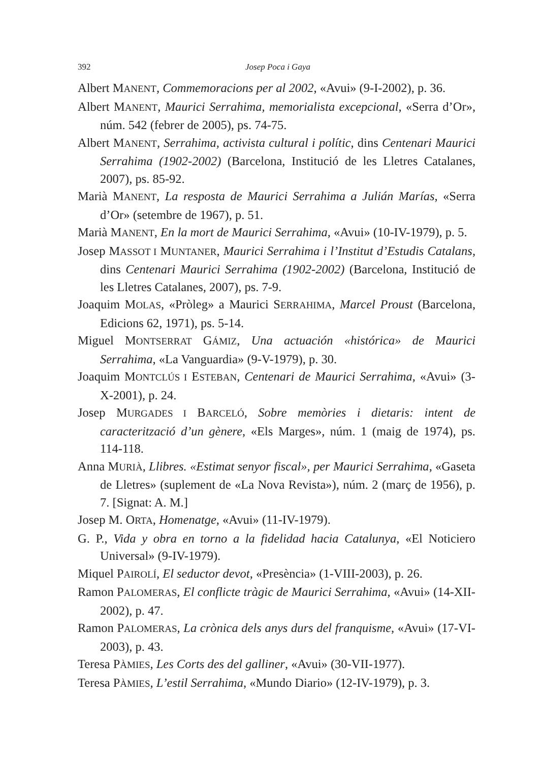392 Josep Poca i Gaya
Albert MANENT, Commemoracions per al 2002, «Avui» (9-I-2002), p. 36.
Albert MANENT, Maurici Serrahima, memorialista excepcional, «Serra d’Or», núm. 542 (febrer de 2005), ps. 74-75.
Albert MANENT, Serrahima, activista cultural i polític, dins Centenari Maurici Serrahima (1902-2002) (Barcelona, Institució de les Lletres Catalanes, 2007), ps. 85-92.
Marià MANENT, La resposta de Maurici Serrahima a Julián Marías, «Serra d’Or» (setembre de 1967), p. 51.
Marià MANENT, En la mort de Maurici Serrahima, «Avui» (10-IV-1979), p. 5.
Josep MASSOT I MUNTANER, Maurici Serrahima i l’Institut d’Estudis Catalans, dins Centenari Maurici Serrahima (1902-2002) (Barcelona, Institució de les Lletres Catalanes, 2007), ps. 7-9.
Joaquim MOLAS, «Pròleg» a Maurici SERRAHIMA, Marcel Proust (Barcelona, Edicions 62, 1971), ps. 5-14.
Miguel MONTSERRAT GÁMIZ, Una actuación «histórica» de Maurici Serrahima, «La Vanguardia» (9-V-1979), p. 30.
Joaquim MONTCLÚS I ESTEBAN, Centenari de Maurici Serrahima, «Avui» (3-X-2001), p. 24.
Josep MURGADES I BARCELÓ, Sobre memòries i dietaris: intent de caracterització d’un gènere, «Els Marges», núm. 1 (maig de 1974), ps. 114-118.
Anna MURIÀ, Llibres. «Estimat senyor fiscal», per Maurici Serrahima, «Gaseta de Lletres» (suplement de «La Nova Revista»), núm. 2 (març de 1956), p. 7. [Signat: A. M.]
Josep M. ORTA, Homenatge, «Avui» (11-IV-1979).
G. P., Vida y obra en torno a la fidelidad hacia Catalunya, «El Noticiero Universal» (9-IV-1979).
Miquel PAIROLÍ, El seductor devot, «Presència» (1-VIII-2003), p. 26.
Ramon PALOMERAS, El conflicte tràgic de Maurici Serrahima, «Avui» (14-XII-2002), p. 47.
Ramon PALOMERAS, La crònica dels anys durs del franquisme, «Avui» (17-VI-2003), p. 43.
Teresa PÀMIES, Les Corts des del galliner, «Avui» (30-VII-1977).
Teresa PÀMIES, L’estil Serrahima, «Mundo Diario» (12-IV-1979), p. 3.